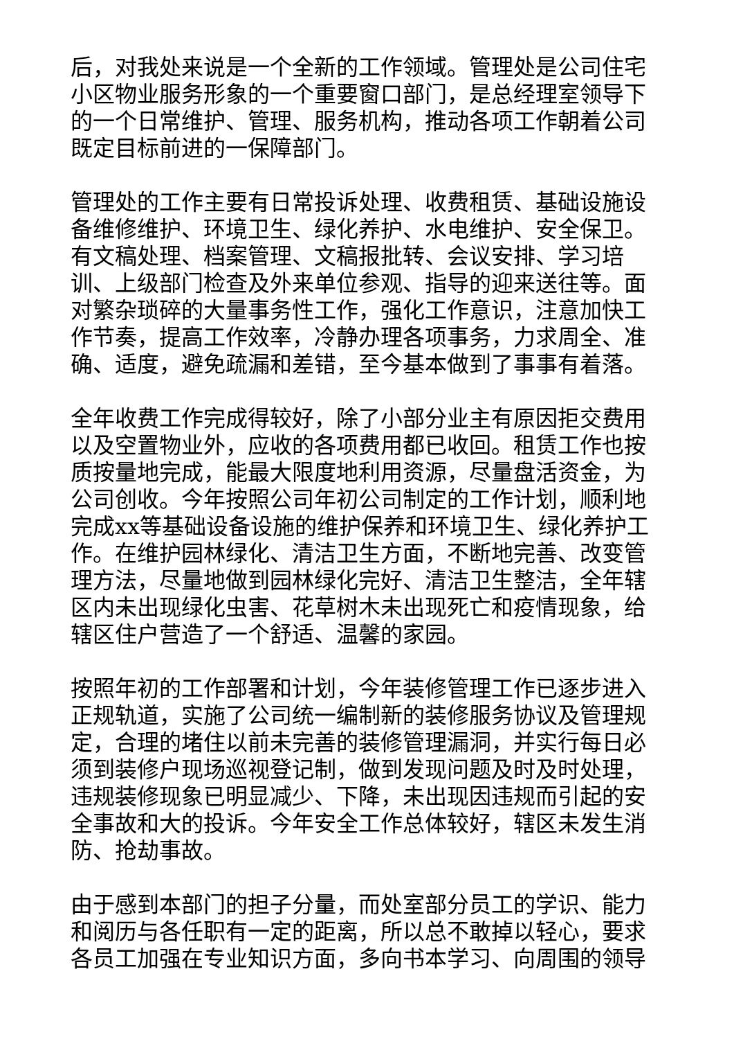后，对我处来说是一个全新的工作领域。管理处是公司住宅小区物业服务形象的一个重要窗口部门，是总经理室领导下的一个日常维护、管理、服务机构，推动各项工作朝着公司既定目标前进的一保障部门。
管理处的工作主要有日常投诉处理、收费租赁、基础设施设备维修维护、环境卫生、绿化养护、水电维护、安全保卫。有文稿处理、档案管理、文稿报批转、会议安排、学习培训、上级部门检查及外来单位参观、指导的迎来送往等。面对繁杂琐碎的大量事务性工作，强化工作意识，注意加快工作节奏，提高工作效率，冷静办理各项事务，力求周全、准确、适度，避免疏漏和差错，至今基本做到了事事有着落。
全年收费工作完成得较好，除了小部分业主有原因拒交费用以及空置物业外，应收的各项费用都已收回。租赁工作也按质按量地完成，能最大限度地利用资源，尽量盘活资金，为公司创收。今年按照公司年初公司制定的工作计划，顺利地完成xx等基础设备设施的维护保养和环境卫生、绿化养护工作。在维护园林绿化、清洁卫生方面，不断地完善、改变管理方法，尽量地做到园林绿化完好、清洁卫生整洁，全年辖区内未出现绿化虫害、花草树木未出现死亡和疫情现象，给辖区住户营造了一个舒适、温馨的家园。
按照年初的工作部署和计划，今年装修管理工作已逐步进入正规轨道，实施了公司统一编制新的装修服务协议及管理规定，合理的堵住以前未完善的装修管理漏洞，并实行每日必须到装修户现场巡视登记制，做到发现问题及时及时处理，违规装修现象已明显减少、下降，未出现因违规而引起的安全事故和大的投诉。今年安全工作总体较好，辖区未发生消防、抢劫事故。
由于感到本部门的担子分量，而处室部分员工的学识、能力和阅历与各任职有一定的距离，所以总不敢掉以轻心，要求各员工加强在专业知识方面，多向书本学习、向周围的领导